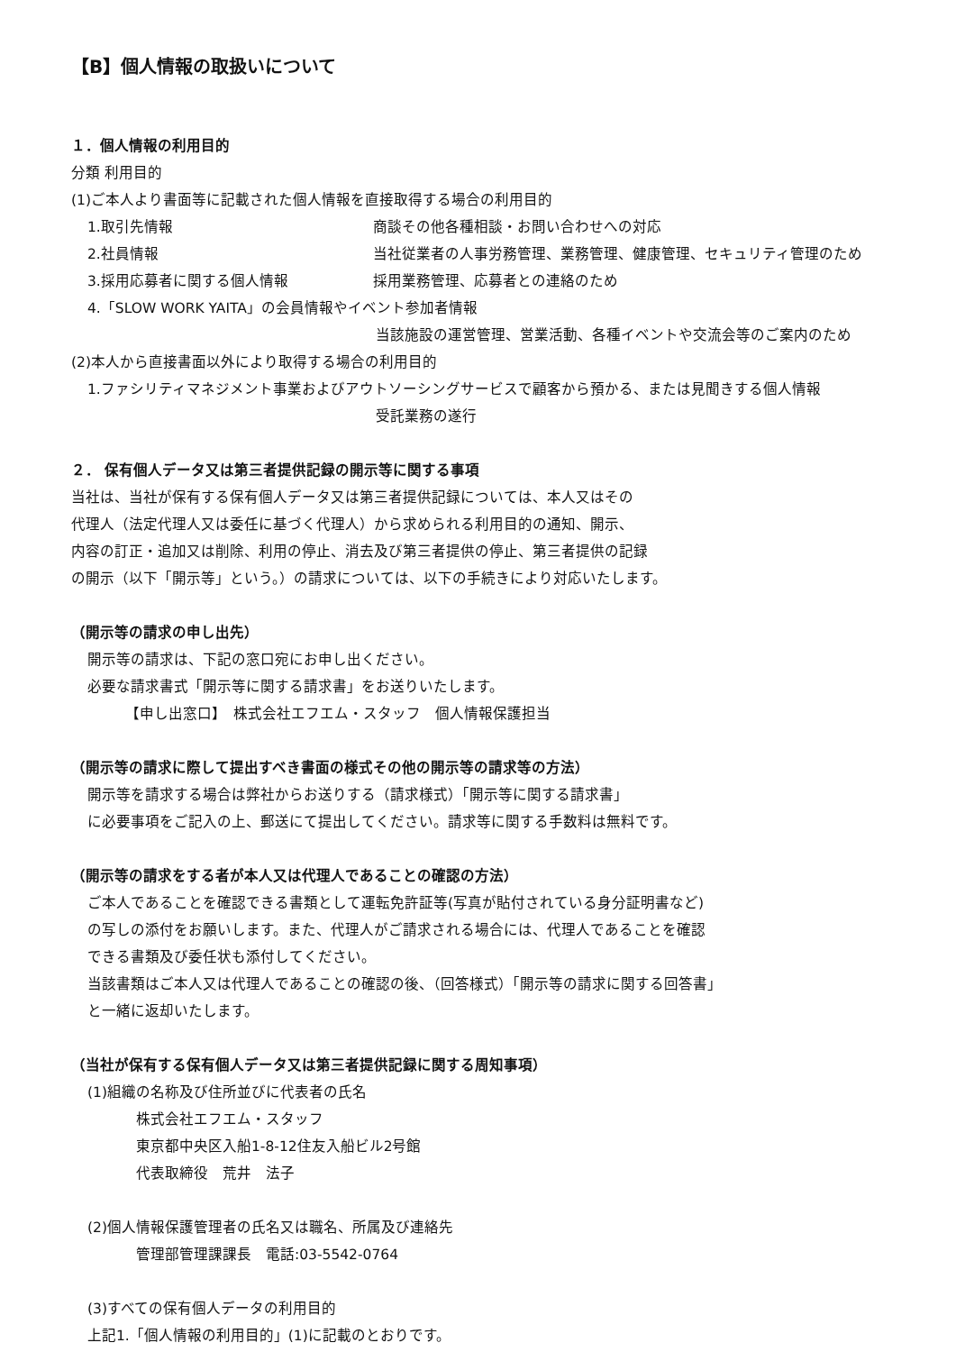【B】個人情報の取扱いについて
１．個人情報の利用目的
分類 利用目的
(1)ご本人より書面等に記載された個人情報を直接取得する場合の利用目的
1.取引先情報 商談その他各種相談・お問い合わせへの対応
2.社員情報 当社従業者の人事労務管理、業務管理、健康管理、セキュリティ管理のため
3.採用応募者に関する個人情報 採用業務管理、応募者との連絡のため
4.「SLOW WORK YAITA」の会員情報やイベント参加者情報
当該施設の運営管理、営業活動、各種イベントや交流会等のご案内のため
(2)本人から直接書面以外により取得する場合の利用目的
1.ファシリティマネジメント事業およびアウトソーシングサービスで顧客から預かる、または見聞きする個人情報
受託業務の遂行
２． 保有個人データ又は第三者提供記録の開示等に関する事項
当社は、当社が保有する保有個人データ又は第三者提供記録については、本人又はその
代理人（法定代理人又は委任に基づく代理人）から求められる利用目的の通知、開示、
内容の訂正・追加又は削除、利用の停止、消去及び第三者提供の停止、第三者提供の記録
の開示（以下「開示等」という。）の請求については、以下の手続きにより対応いたします。
（開示等の請求の申し出先）
開示等の請求は、下記の窓口宛にお申し出ください。
必要な請求書式「開示等に関する請求書」をお送りいたします。
【申し出窓口】　株式会社エフエム・スタッフ　個人情報保護担当
（開示等の請求に際して提出すべき書面の様式その他の開示等の請求等の方法）
開示等を請求する場合は弊社からお送りする（請求様式）「開示等に関する請求書」
に必要事項をご記入の上、郵送にて提出してください。請求等に関する手数料は無料です。
（開示等の請求をする者が本人又は代理人であることの確認の方法）
ご本人であることを確認できる書類として運転免許証等(写真が貼付されている身分証明書など)
の写しの添付をお願いします。また、代理人がご請求される場合には、代理人であることを確認
できる書類及び委任状も添付してください。
当該書類はご本人又は代理人であることの確認の後、（回答様式）「開示等の請求に関する回答書」
と一緒に返却いたします。
（当社が保有する保有個人データ又は第三者提供記録に関する周知事項）
(1)組織の名称及び住所並びに代表者の氏名
株式会社エフエム・スタッフ
東京都中央区入船1-8-12住友入船ビル2号館
代表取締役　荒井　法子
(2)個人情報保護管理者の氏名又は職名、所属及び連絡先
管理部管理課課長　電話:03-5542-0764
(3)すべての保有個人データの利用目的
上記1.「個人情報の利用目的」(1)に記載のとおりです。